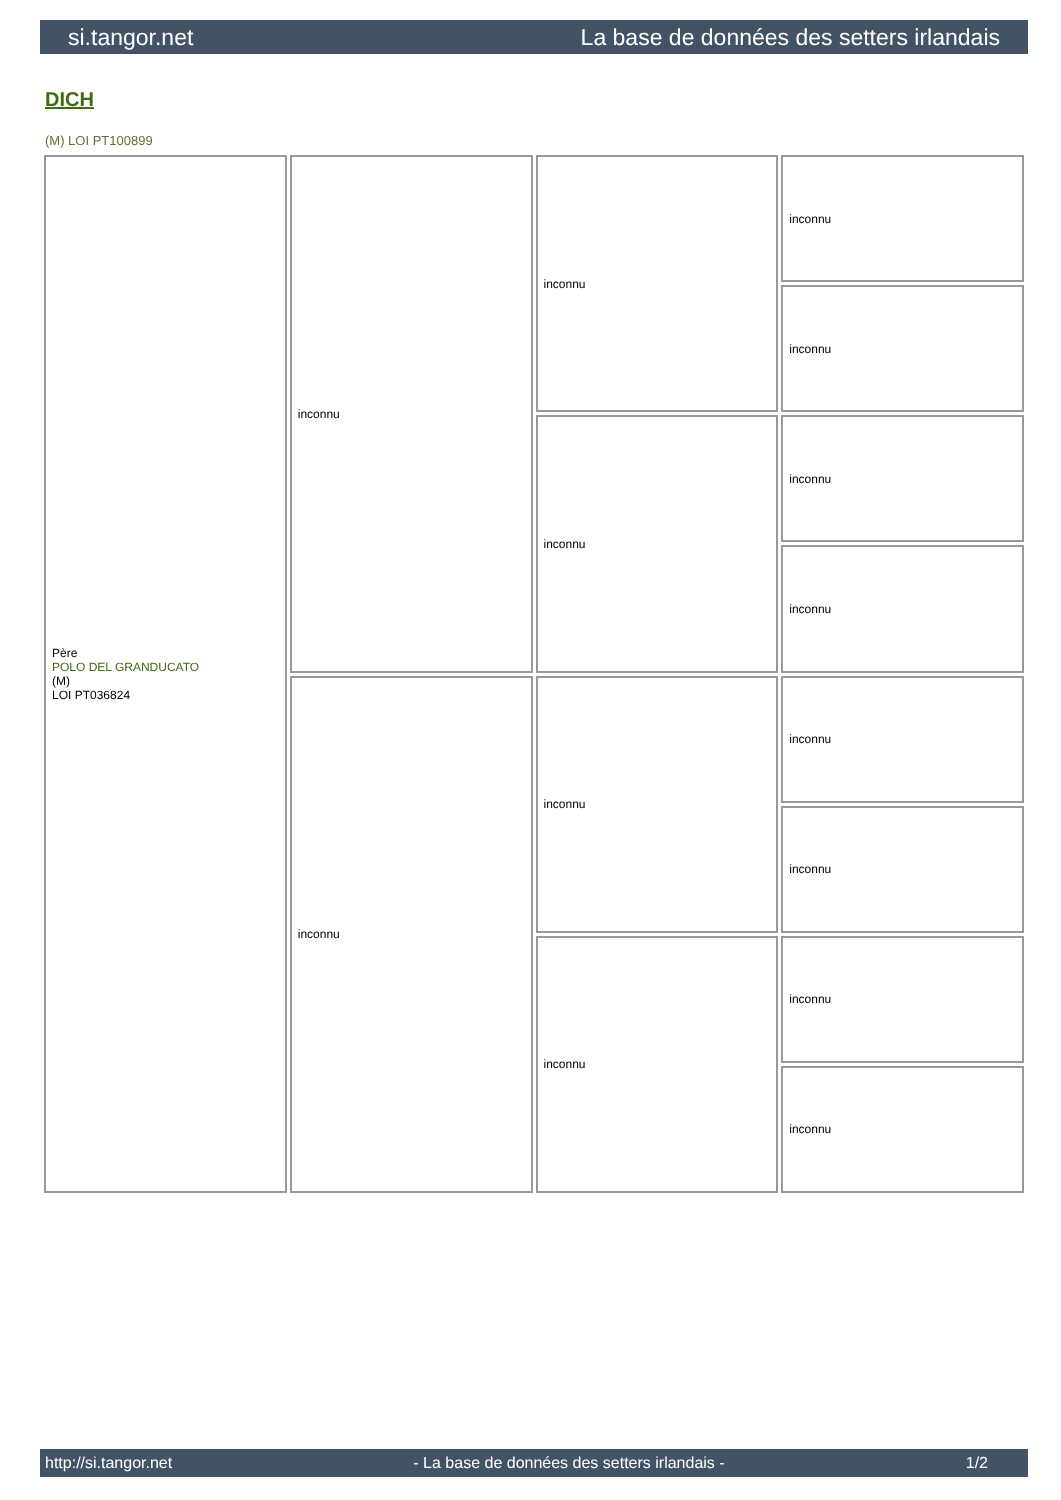si.tangor.net La base de données des setters irlandais
DICH
(M) LOI PT100899
| Père POLO DEL GRANDUCATO (M) LOI PT036824 | inconnu | inconnu | inconnu |
| | | | inconnu |
| | | inconnu | inconnu |
| | | | inconnu |
| | inconnu | inconnu | inconnu |
| | | | inconnu |
| | | inconnu | inconnu |
| | | | inconnu |
http://si.tangor.net - La base de données des setters irlandais - 1/2